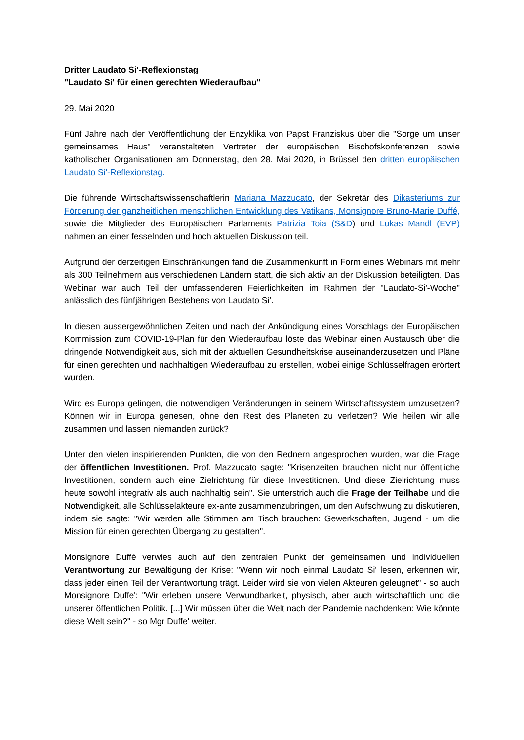Dritter Laudato Si'-Reflexionstag
"Laudato Si' für einen gerechten Wiederaufbau"
29. Mai 2020
Fünf Jahre nach der Veröffentlichung der Enzyklika von Papst Franziskus über die "Sorge um unser gemeinsames Haus" veranstalteten Vertreter der europäischen Bischofskonferenzen sowie katholischer Organisationen am Donnerstag, den 28. Mai 2020, in Brüssel den dritten europäischen Laudato Si'-Reflexionstag.
Die führende Wirtschaftswissenschaftlerin Mariana Mazzucato, der Sekretär des Dikasteriums zur Förderung der ganzheitlichen menschlichen Entwicklung des Vatikans, Monsignore Bruno-Marie Duffé, sowie die Mitglieder des Europäischen Parlaments Patrizia Toia (S&D) und Lukas Mandl (EVP) nahmen an einer fesselnden und hoch aktuellen Diskussion teil.
Aufgrund der derzeitigen Einschränkungen fand die Zusammenkunft in Form eines Webinars mit mehr als 300 Teilnehmern aus verschiedenen Ländern statt, die sich aktiv an der Diskussion beteiligten. Das Webinar war auch Teil der umfassenderen Feierlichkeiten im Rahmen der "Laudato-Si'-Woche" anlässlich des fünfjährigen Bestehens von Laudato Si'.
In diesen aussergewöhnlichen Zeiten und nach der Ankündigung eines Vorschlags der Europäischen Kommission zum COVID-19-Plan für den Wiederaufbau löste das Webinar einen Austausch über die dringende Notwendigkeit aus, sich mit der aktuellen Gesundheitskrise auseinanderzusetzen und Pläne für einen gerechten und nachhaltigen Wiederaufbau zu erstellen, wobei einige Schlüsselfragen erörtert wurden.
Wird es Europa gelingen, die notwendigen Veränderungen in seinem Wirtschaftssystem umzusetzen? Können wir in Europa genesen, ohne den Rest des Planeten zu verletzen? Wie heilen wir alle zusammen und lassen niemanden zurück?
Unter den vielen inspirierenden Punkten, die von den Rednern angesprochen wurden, war die Frage der öffentlichen Investitionen. Prof. Mazzucato sagte: "Krisenzeiten brauchen nicht nur öffentliche Investitionen, sondern auch eine Zielrichtung für diese Investitionen. Und diese Zielrichtung muss heute sowohl integrativ als auch nachhaltig sein". Sie unterstrich auch die Frage der Teilhabe und die Notwendigkeit, alle Schlüsselakteure ex-ante zusammenzubringen, um den Aufschwung zu diskutieren, indem sie sagte: "Wir werden alle Stimmen am Tisch brauchen: Gewerkschaften, Jugend - um die Mission für einen gerechten Übergang zu gestalten".
Monsignore Duffé verwies auch auf den zentralen Punkt der gemeinsamen und individuellen Verantwortung zur Bewältigung der Krise: "Wenn wir noch einmal Laudato Si' lesen, erkennen wir, dass jeder einen Teil der Verantwortung trägt. Leider wird sie von vielen Akteuren geleugnet" - so auch Monsignore Duffe': "Wir erleben unsere Verwundbarkeit, physisch, aber auch wirtschaftlich und die unserer öffentlichen Politik. [...] Wir müssen über die Welt nach der Pandemie nachdenken: Wie könnte diese Welt sein?" - so Mgr Duffe' weiter.